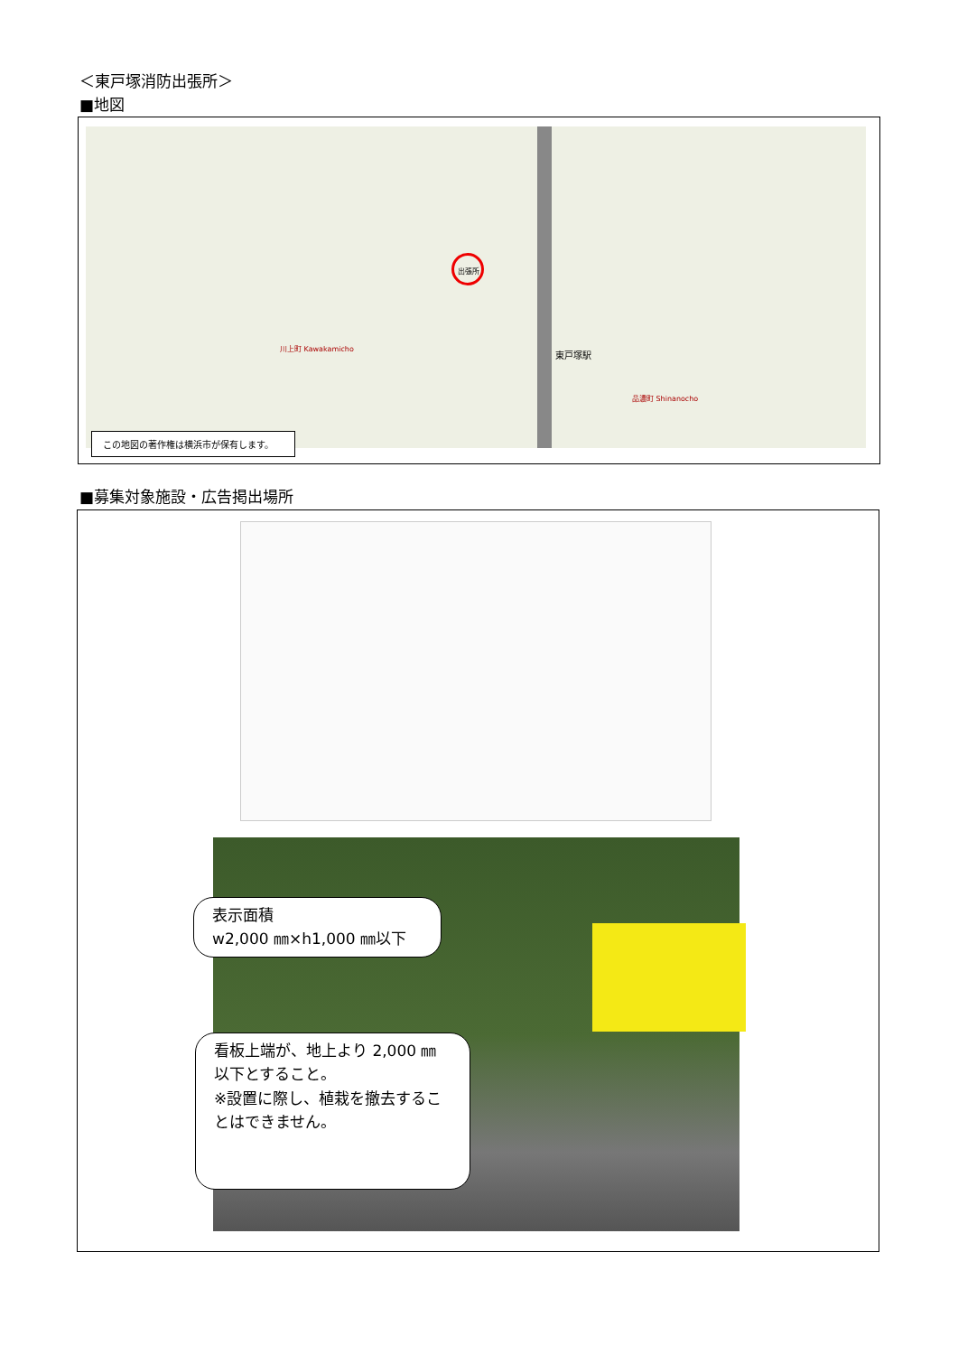＜東戸塚消防出張所＞
■地図
出張所
東戸塚駅
川上町 Kawakamicho
品濃町 Shinanocho
この地図の著作権は横浜市が保有します。
■募集対象施設・広告掲出場所
表示面積
w2,000 ㎜×h1,000 ㎜以下
看板上端が、地上より 2,000 ㎜以下とすること。
※設置に際し、植栽を撤去することはできません。